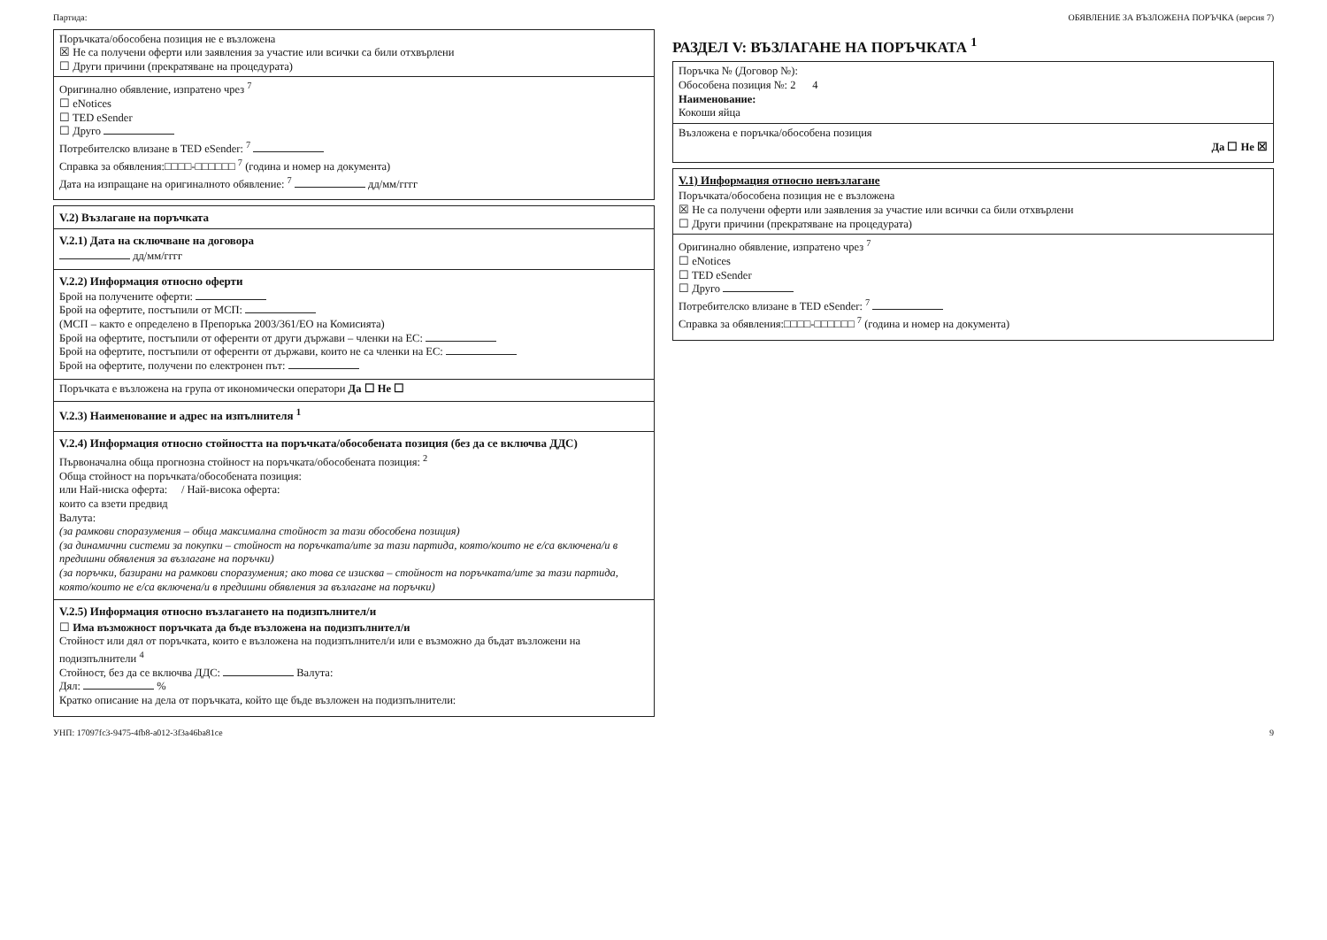Партида: ОБЯВЛЕНИЕ ЗА ВЪЗЛОЖЕНА ПОРЪЧКА (версия 7)
Поръчката/обособена позиция не е възложена
☒ Не са получени оферти или заявления за участие или всички са били отхвърлени
☐ Други причини (прекратяване на процедурата)
Оригинално обявление, изпратено чрез <sup>7</sup>
☐ eNotices
☐ TED eSender
☐ Друго
Потребителско влизане в TED eSender: <sup>7</sup>
Справка за обявления:□□□□-□□□□□□ <sup>7</sup> (година и номер на документа)
Дата на изпращане на оригиналното обявление: <sup>7</sup> дд/мм/гггг
V.2) Възлагане на поръчката
V.2.1) Дата на сключване на договора
дд/мм/гггг
V.2.2) Информация относно оферти
Брой на получените оферти:
Брой на офертите, постъпили от МСП:
(МСП – както е определено в Препоръка 2003/361/ЕО на Комисията)
Брой на офертите, постъпили от оференти от други държави – членки на ЕС:
Брой на офертите, постъпили от оференти от държави, които не са членки на ЕС:
Брой на офертите, получени по електронен път:
Поръчката е възложена на група от икономически оператори Да ☐ Не ☐
V.2.3) Наименование и адрес на изпълнителя <sup>1</sup>
V.2.4) Информация относно стойността на поръчката/обособената позиция (без да се включва ДДС)
Първоначална обща прогнозна стойност на поръчката/обособената позиция: <sup>2</sup>
Обща стойност на поръчката/обособената позиция:
или Най-ниска оферта: / Най-висока оферта:
които са взети предвид
Валута:
(за рамкови споразумения – обща максимална стойност за тази обособена позиция)
(за динамични системи за покупки – стойност на поръчката/ите за тази партида, която/които не е/са включена/и в предишни обявления за възлагане на поръчки)
(за поръчки, базирани на рамкови споразумения; ако това се изисква – стойност на поръчката/ите за тази партида, която/които не е/са включена/и в предишни обявления за възлагане на поръчки)
V.2.5) Информация относно възлагането на подизпълнител/и
☐ Има възможност поръчката да бъде възложена на подизпълнител/и
Стойност или дял от поръчката, които е възложена на подизпълнител/и или е възможно да бъдат възложени на подизпълнители <sup>4</sup>
Стойност, без да се включва ДДС: Валута:
Дял: %
Кратко описание на дела от поръчката, който ще бъде възложен на подизпълнители:
РАЗДЕЛ V: ВЪЗЛАГАНЕ НА ПОРЪЧКАТА <sup>1</sup>
Поръчка № (Договор №):
Обособена позиция №: 2 4
Наименование:
Кокоши яйца
Възложена е поръчка/обособена позиция
Да ☐ Не ☒
V.1) Информация относно невъзлагане
Поръчката/обособена позиция не е възложена
☒ Не са получени оферти или заявления за участие или всички са били отхвърлени
☐ Други причини (прекратяване на процедурата)
Оригинално обявление, изпратено чрез <sup>7</sup>
☐ eNotices
☐ TED eSender
☐ Друго
Потребителско влизане в TED eSender: <sup>7</sup>
Справка за обявления:□□□□-□□□□□□ <sup>7</sup> (година и номер на документа)
УНП: 17097fc3-9475-4fb8-a012-3f3a46ba81ce 9